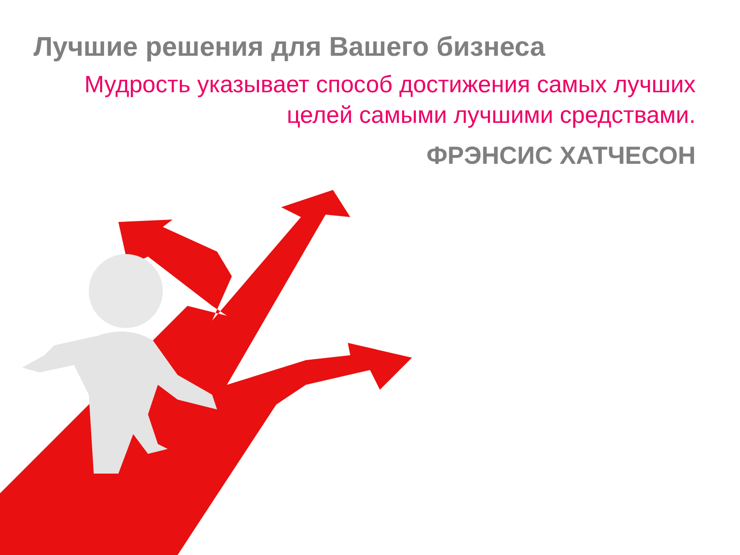Лучшие решения для Вашего бизнеса
Мудрость указывает способ достижения самых лучших целей самыми лучшими средствами.
ФРЭНСИС ХАТЧЕСОН